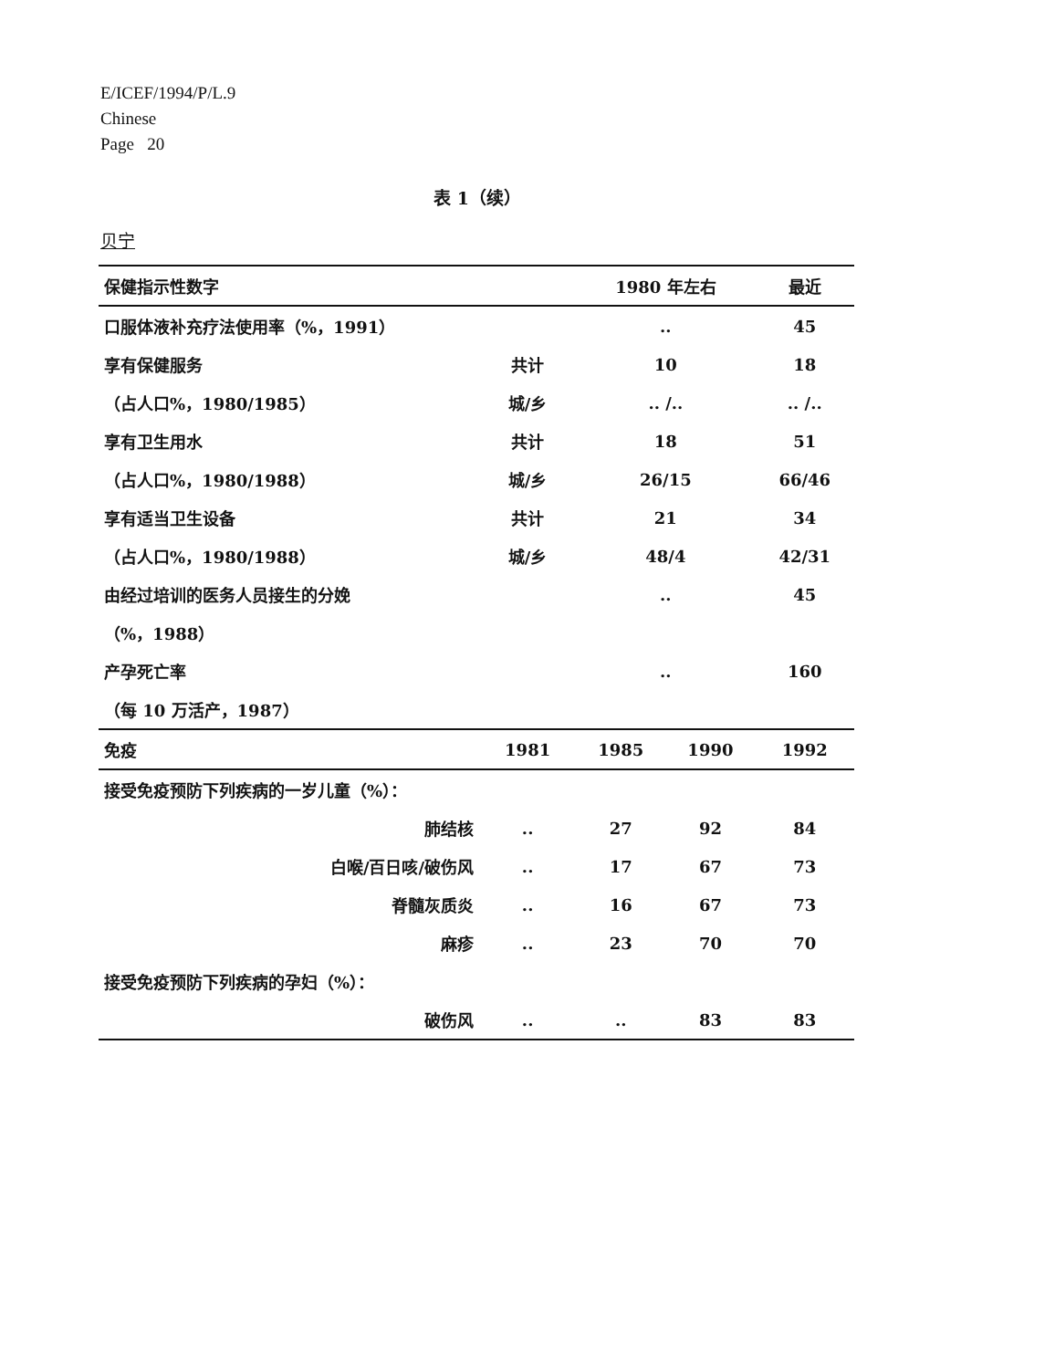E/ICEF/1994/P/L.9
Chinese
Page 20
表 1（续）
贝宁
| 保健指示性数字 | | | 1980 年左右 | | 最近 |
| --- | --- | --- | --- | --- | --- |
| 口服体液补充疗法使用率（%，1991） | | | .. | | 45 |
| 享有保健服务 | | 共计 | 10 | | 18 |
| （占人口%，1980/1985） | | 城/乡 | .. /.. | | .. /.. |
| 享有卫生用水 | | 共计 | 18 | | 51 |
| （占人口%，1980/1988） | | 城/乡 | 26/15 | | 66/46 |
| 享有适当卫生设备 | | 共计 | 21 | | 34 |
| （占人口%，1980/1988） | | 城/乡 | 48/4 | | 42/31 |
| 由经过培训的医务人员接生的分娩 | | | .. | | 45 |
| （%，1988） | | | | | |
| 产孕死亡率 | | | .. | | 160 |
| （每 10 万活产，1987） | | | | | |
| 免疫 | | 1981 | 1985 | 1990 | 1992 |
| 接受免疫预防下列疾病的一岁儿童（%）： | | | | | |
| | 肺结核 | .. | 27 | 92 | 84 |
| | 白喉/百日咳/破伤风 | .. | 17 | 67 | 73 |
| | 脊髓灰质炎 | .. | 16 | 67 | 73 |
| | 麻疹 | .. | 23 | 70 | 70 |
| 接受免疫预防下列疾病的孕妇（%）： | | | | | |
| | 破伤风 | .. | .. | 83 | 83 |